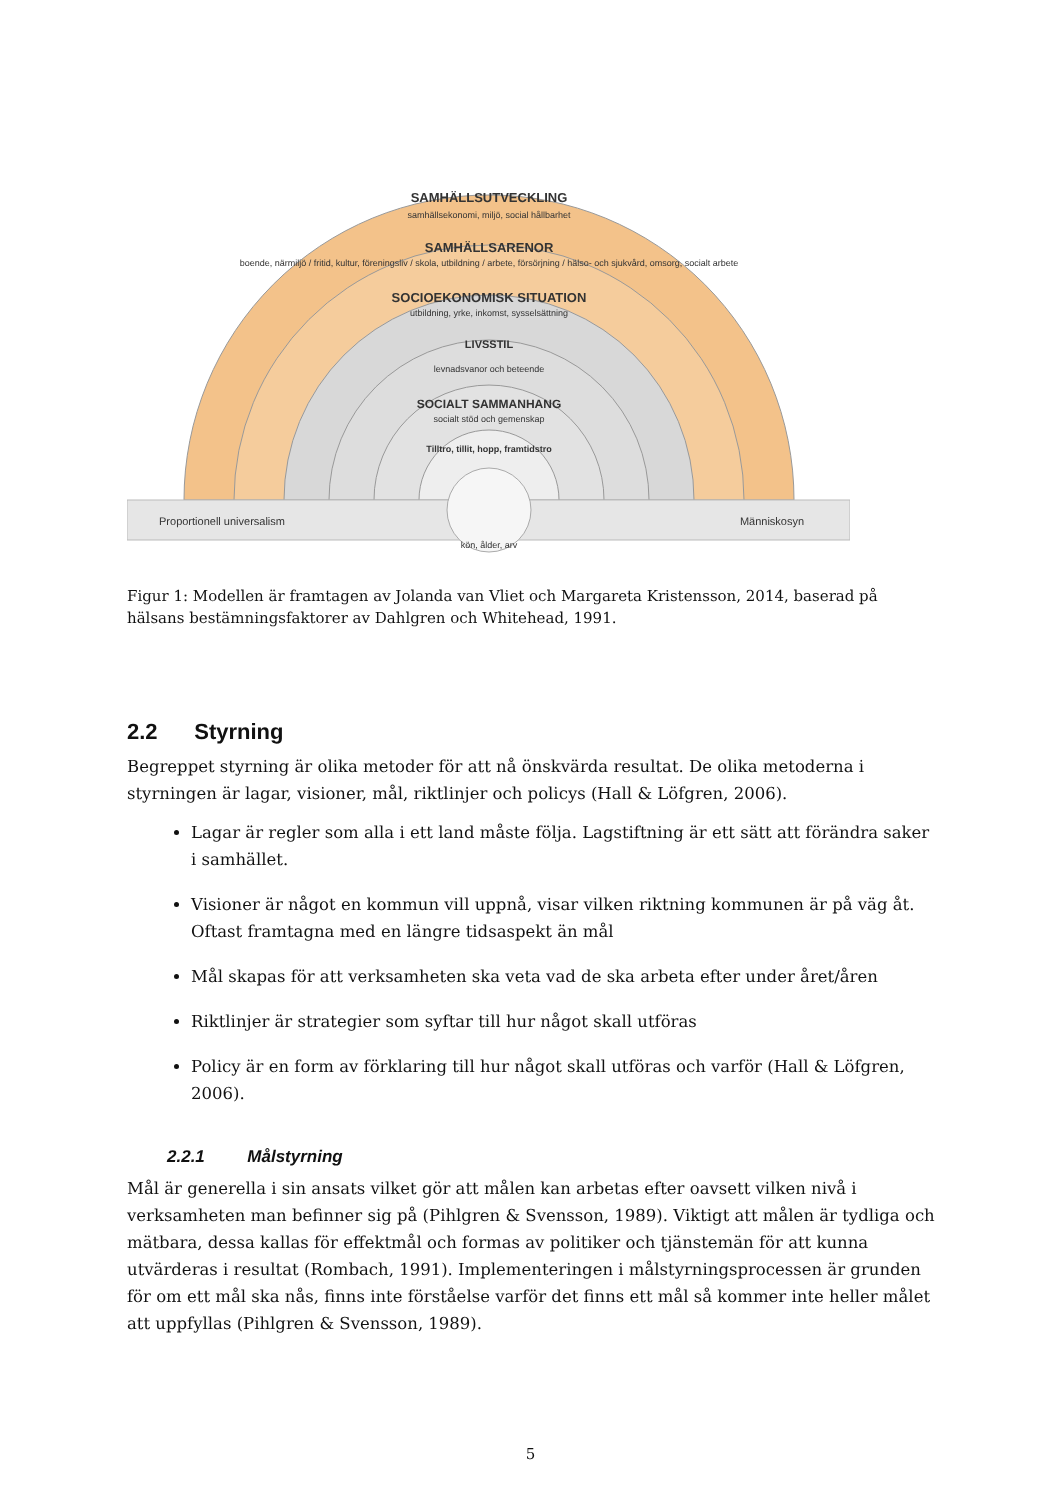SAMHÄLLSUTVECKLING
samhällsekonomi, miljö, social hållbarhet
SAMHÄLLSARENOR
boende, närmiljö / fritid, kultur, föreningsliv / skola, utbildning / arbete, försörjning / hälso- och sjukvård, omsorg, socialt arbete
SOCIOEKONOMISK SITUATION
utbildning, yrke, inkomst, sysselsättning
LIVSSTIL
levnadsvanor och beteende
SOCIALT SAMMANHANG
socialt stöd och gemenskap
Tilltro, tillit, hopp, framtidstro
kön, ålder, arv
Proportionell universalism
Människosyn
Figur 1: Modellen är framtagen av Jolanda van Vliet och Margareta Kristensson, 2014, baserad på hälsans bestämningsfaktorer av Dahlgren och Whitehead, 1991.
2.2 Styrning
Begreppet styrning är olika metoder för att nå önskvärda resultat. De olika metoderna i styrningen är lagar, visioner, mål, riktlinjer och policys (Hall & Löfgren, 2006).
Lagar är regler som alla i ett land måste följa. Lagstiftning är ett sätt att förändra saker i samhället.
Visioner är något en kommun vill uppnå, visar vilken riktning kommunen är på väg åt. Oftast framtagna med en längre tidsaspekt än mål
Mål skapas för att verksamheten ska veta vad de ska arbeta efter under året/åren
Riktlinjer är strategier som syftar till hur något skall utföras
Policy är en form av förklaring till hur något skall utföras och varför (Hall & Löfgren, 2006).
2.2.1 Målstyrning
Mål är generella i sin ansats vilket gör att målen kan arbetas efter oavsett vilken nivå i verksamheten man befinner sig på (Pihlgren & Svensson, 1989). Viktigt att målen är tydliga och mätbara, dessa kallas för effektmål och formas av politiker och tjänstemän för att kunna utvärderas i resultat (Rombach, 1991). Implementeringen i målstyrningsprocessen är grunden för om ett mål ska nås, finns inte förståelse varför det finns ett mål så kommer inte heller målet att uppfyllas (Pihlgren & Svensson, 1989).
5